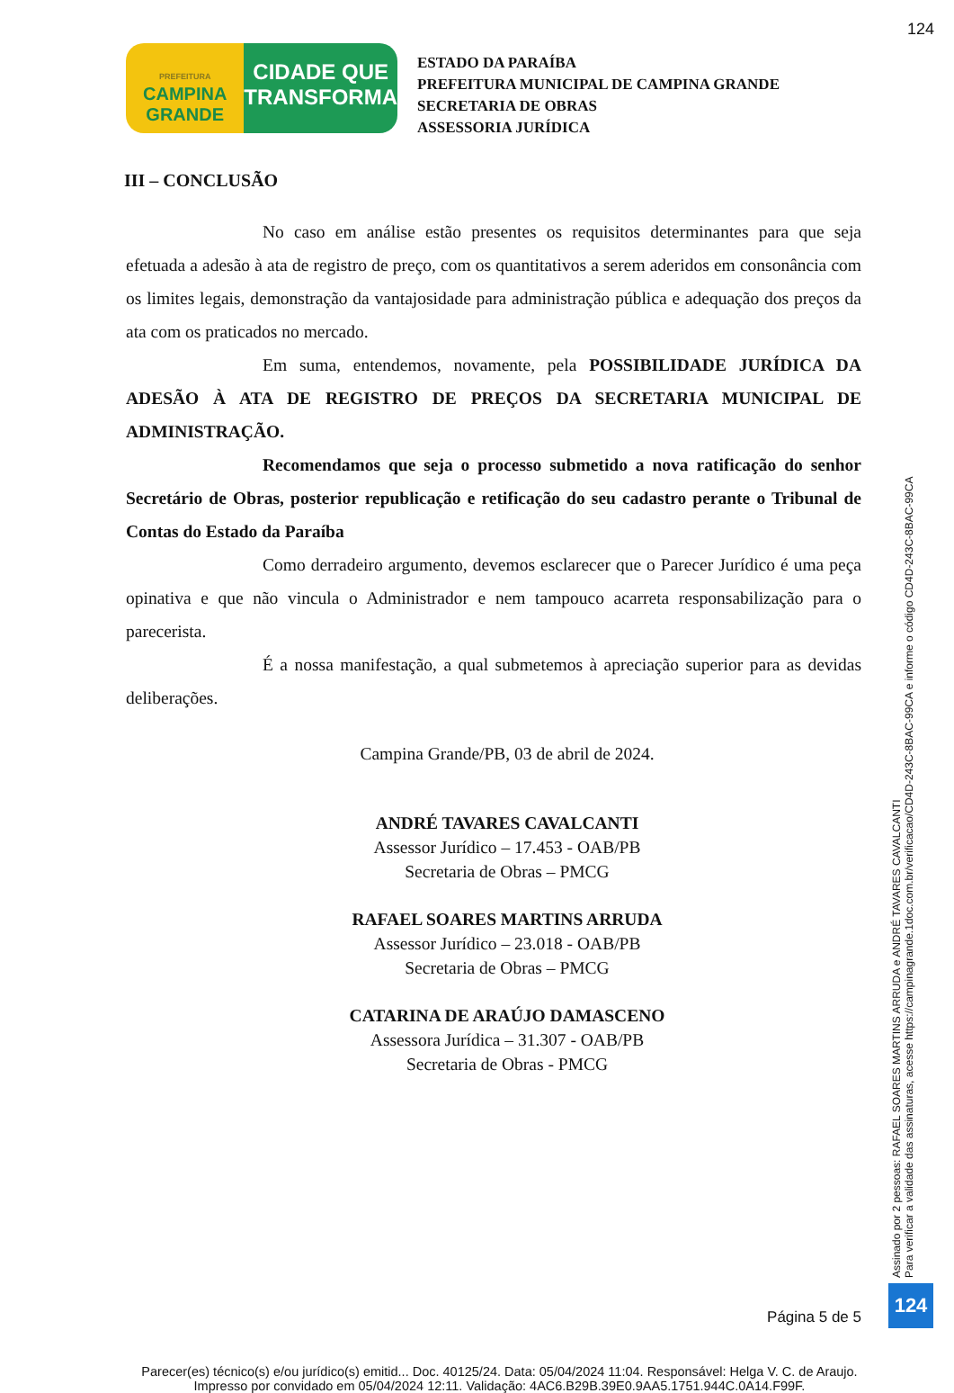124
PREFEITURA
CAMPINA
GRANDE
CIDADE QUE
TRANSFORMA
ESTADO DA PARAÍBA
PREFEITURA MUNICIPAL DE CAMPINA GRANDE
SECRETARIA DE OBRAS
ASSESSORIA JURÍDICA
III – CONCLUSÃO
No caso em análise estão presentes os requisitos determinantes para que seja efetuada a adesão à ata de registro de preço, com os quantitativos a serem aderidos em consonância com os limites legais, demonstração da vantajosidade para administração pública e adequação dos preços da ata com os praticados no mercado.
Em suma, entendemos, novamente, pela POSSIBILIDADE JURÍDICA DA ADESÃO À ATA DE REGISTRO DE PREÇOS DA SECRETARIA MUNICIPAL DE ADMINISTRAÇÃO.
Recomendamos que seja o processo submetido a nova ratificação do senhor Secretário de Obras, posterior republicação e retificação do seu cadastro perante o Tribunal de Contas do Estado da Paraíba
Como derradeiro argumento, devemos esclarecer que o Parecer Jurídico é uma peça opinativa e que não vincula o Administrador e nem tampouco acarreta responsabilização para o parecerista.
É a nossa manifestação, a qual submetemos à apreciação superior para as devidas deliberações.
Campina Grande/PB, 03 de abril de 2024.
ANDRÉ TAVARES CAVALCANTI
Assessor Jurídico – 17.453 - OAB/PB
Secretaria de Obras – PMCG
RAFAEL SOARES MARTINS ARRUDA
Assessor Jurídico – 23.018 - OAB/PB
Secretaria de Obras – PMCG
CATARINA DE ARAÚJO DAMASCENO
Assessora Jurídica – 31.307 - OAB/PB
Secretaria de Obras - PMCG
Página 5 de 5
Parecer(es) técnico(s) e/ou jurídico(s) emitid... Doc. 40125/24. Data: 05/04/2024 11:04. Responsável: Helga V. C. de Araujo.
Impresso por convidado em 05/04/2024 12:11. Validação: 4AC6.B29B.39E0.9AA5.1751.944C.0A14.F99F.
Assinado por 2 pessoas: RAFAEL SOARES MARTINS ARRUDA e ANDRÉ TAVARES CAVALCANTI
Para verificar a validade das assinaturas, acesse https://campinagrande.1doc.com.br/verificacao/CD4D-243C-8BAC-99CA e informe o código CD4D-243C-8BAC-99CA
124